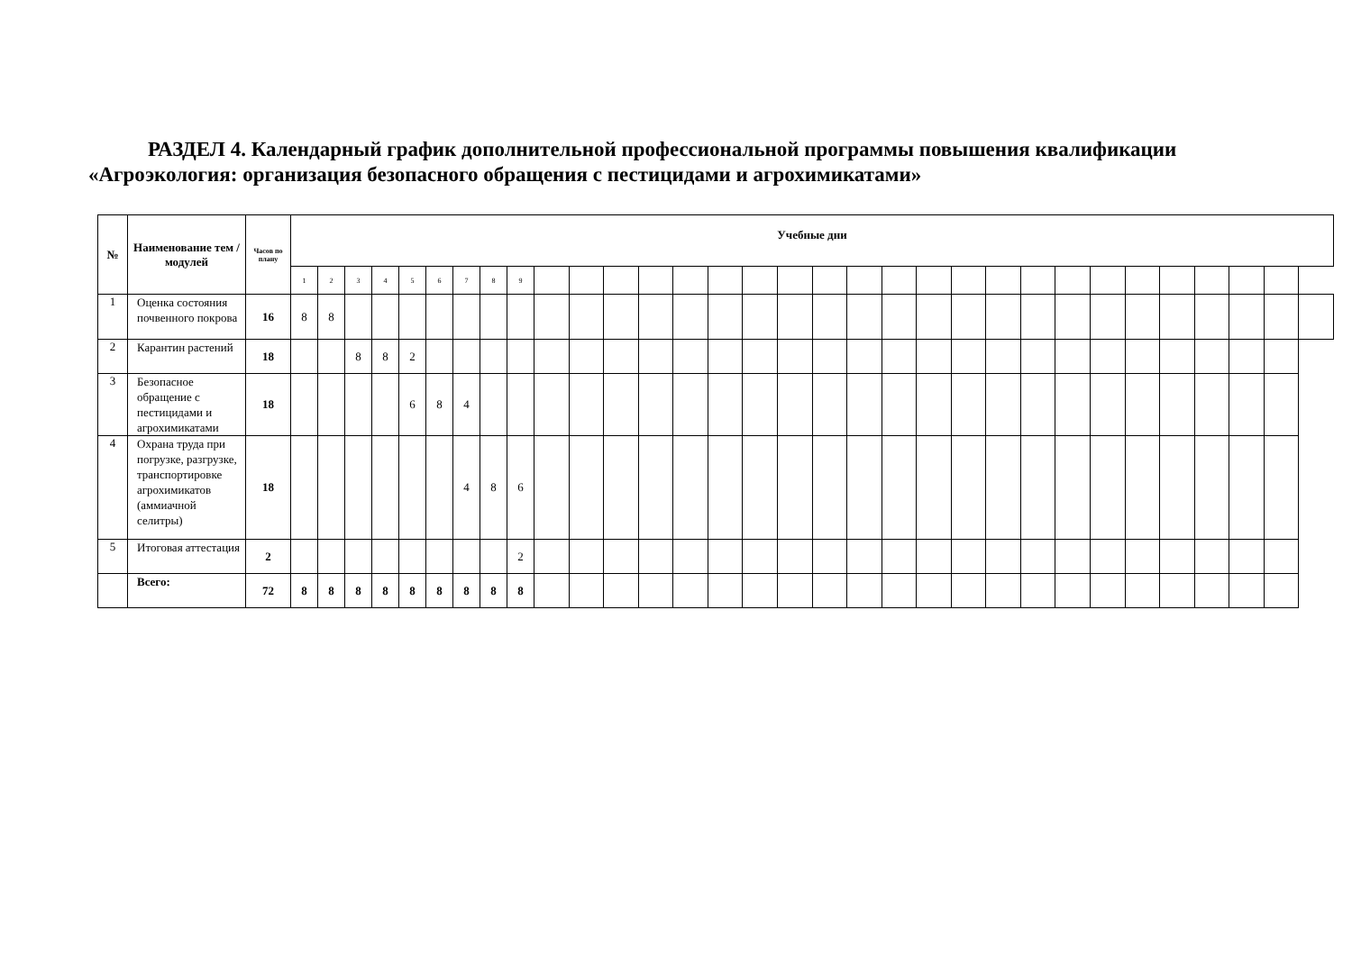РАЗДЕЛ 4. Календарный график дополнительной профессиональной программы повышения квалификации
«Агроэкология: организация безопасного обращения с пестицидами и агрохимикатами»
| № | Наименование тем / модулей | Часов по плану | Учебные дни | | | | | | | | | | | | | | | | | | | | | | | | | | | | | | | |
| --- | --- | --- | --- | --- | --- | --- | --- | --- | --- | --- | --- | --- | --- | --- | --- | --- | --- | --- | --- | --- | --- | --- | --- | --- | --- | --- | --- | --- | --- | --- | --- | --- | --- | --- |
| | | | 1 | 2 | 3 | 4 | 5 | 6 | 7 | 8 | 9 | | | | | | | | | | | | | | | | | | | | | | | |
| 1 | Оценка состояния почвенного покрова | 16 | 8 | 8 | | | | | | | | | | | | | | | | | | | | | | | | | | | | | | |
| 2 | Карантин растений | 18 | | | 8 | 8 | 2 | | | | | | | | | | | | | | | | | | | | | | | | | | | |
| 3 | Безопасное обращение с пестицидами и агрохимикатами | 18 | | | | | 6 | 8 | 4 | | | | | | | | | | | | | | | | | | | | | | | | | |
| 4 | Охрана труда при погрузке, разгрузке, транспортировке агрохимикатов (аммиачной селитры) | 18 | | | | | | | 4 | 8 | 6 | | | | | | | | | | | | | | | | | | | | | | | |
| 5 | Итоговая аттестация | 2 | | | | | | | | | 2 | | | | | | | | | | | | | | | | | | | | | | | |
| | Всего: | 72 | 8 | 8 | 8 | 8 | 8 | 8 | 8 | 8 | 8 | | | | | | | | | | | | | | | | | | | | | | | |